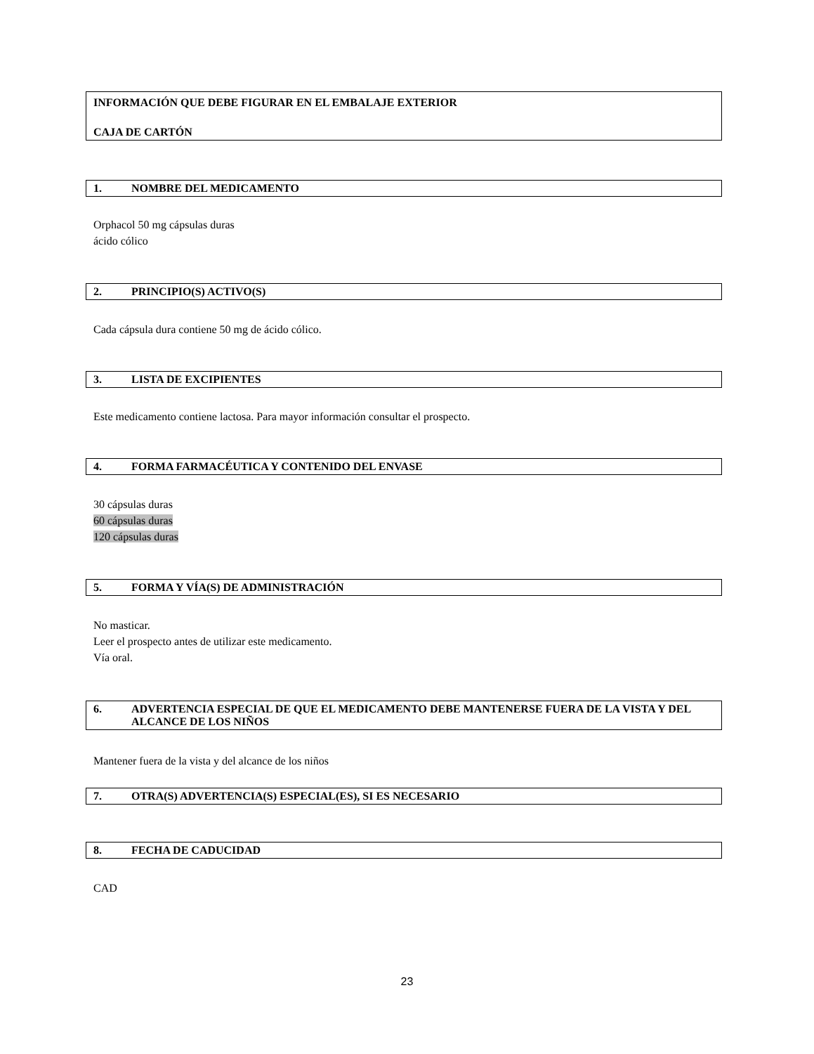INFORMACIÓN QUE DEBE FIGURAR EN EL EMBALAJE EXTERIOR
CAJA DE CARTÓN
1. NOMBRE DEL MEDICAMENTO
Orphacol 50 mg cápsulas duras
ácido cólico
2. PRINCIPIO(S) ACTIVO(S)
Cada cápsula dura contiene 50 mg de ácido cólico.
3. LISTA DE EXCIPIENTES
Este medicamento contiene lactosa. Para mayor información consultar el prospecto.
4. FORMA FARMACÉUTICA Y CONTENIDO DEL ENVASE
30 cápsulas duras
60 cápsulas duras
120 cápsulas duras
5. FORMA Y VÍA(S) DE ADMINISTRACIÓN
No masticar.
Leer el prospecto antes de utilizar este medicamento.
Vía oral.
6. ADVERTENCIA ESPECIAL DE QUE EL MEDICAMENTO DEBE MANTENERSE FUERA DE LA VISTA Y DEL ALCANCE DE LOS NIÑOS
Mantener fuera de la vista y del alcance de los niños
7. OTRA(S) ADVERTENCIA(S) ESPECIAL(ES), SI ES NECESARIO
8. FECHA DE CADUCIDAD
CAD
23